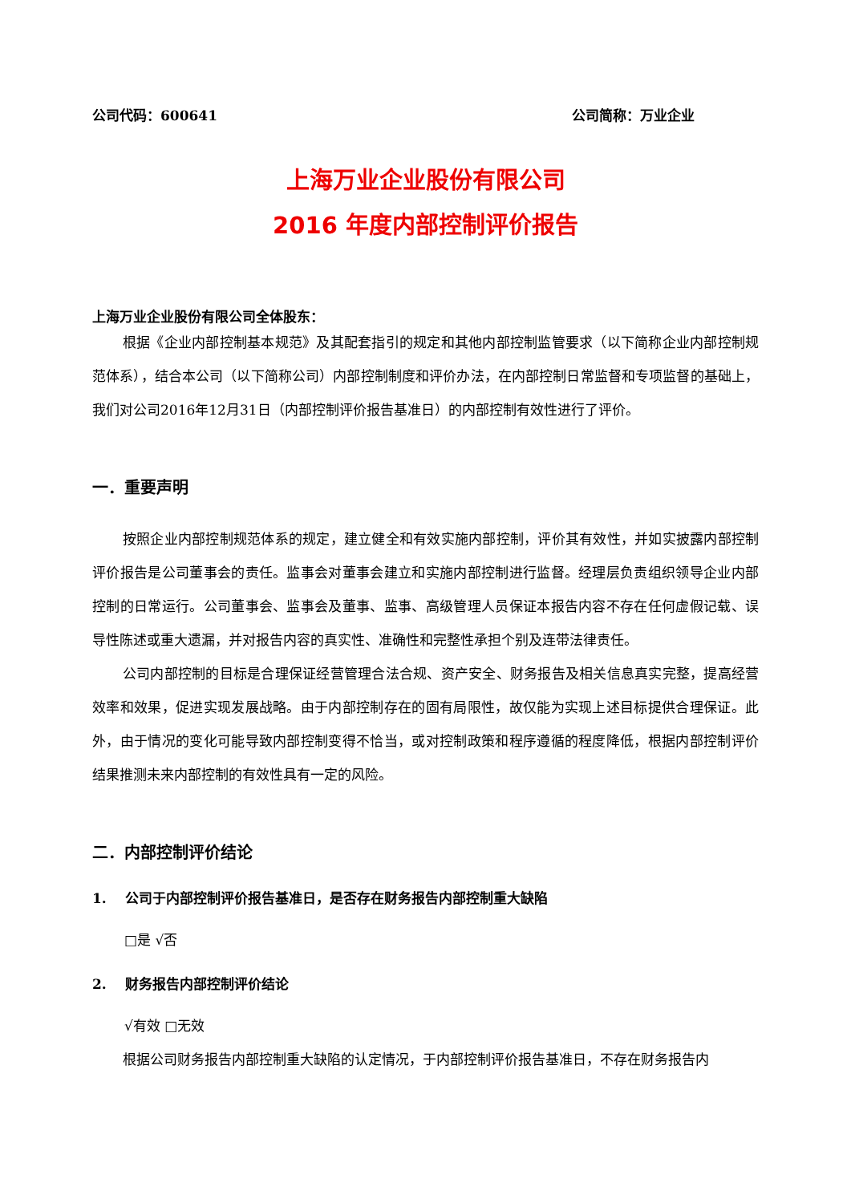公司代码：600641 公司简称：万业企业
上海万业企业股份有限公司
2016 年度内部控制评价报告
上海万业企业股份有限公司全体股东：
根据《企业内部控制基本规范》及其配套指引的规定和其他内部控制监管要求（以下简称企业内部控制规范体系），结合本公司（以下简称公司）内部控制制度和评价办法，在内部控制日常监督和专项监督的基础上，我们对公司2016年12月31日（内部控制评价报告基准日）的内部控制有效性进行了评价。
一．重要声明
按照企业内部控制规范体系的规定，建立健全和有效实施内部控制，评价其有效性，并如实披露内部控制评价报告是公司董事会的责任。监事会对董事会建立和实施内部控制进行监督。经理层负责组织领导企业内部控制的日常运行。公司董事会、监事会及董事、监事、高级管理人员保证本报告内容不存在任何虚假记载、误导性陈述或重大遗漏，并对报告内容的真实性、准确性和完整性承担个别及连带法律责任。
公司内部控制的目标是合理保证经营管理合法合规、资产安全、财务报告及相关信息真实完整，提高经营效率和效果，促进实现发展战略。由于内部控制存在的固有局限性，故仅能为实现上述目标提供合理保证。此外，由于情况的变化可能导致内部控制变得不恰当，或对控制政策和程序遵循的程度降低，根据内部控制评价结果推测未来内部控制的有效性具有一定的风险。
二．内部控制评价结论
1. 公司于内部控制评价报告基准日，是否存在财务报告内部控制重大缺陷
□是 √否
2. 财务报告内部控制评价结论
√有效 □无效
根据公司财务报告内部控制重大缺陷的认定情况，于内部控制评价报告基准日，不存在财务报告内